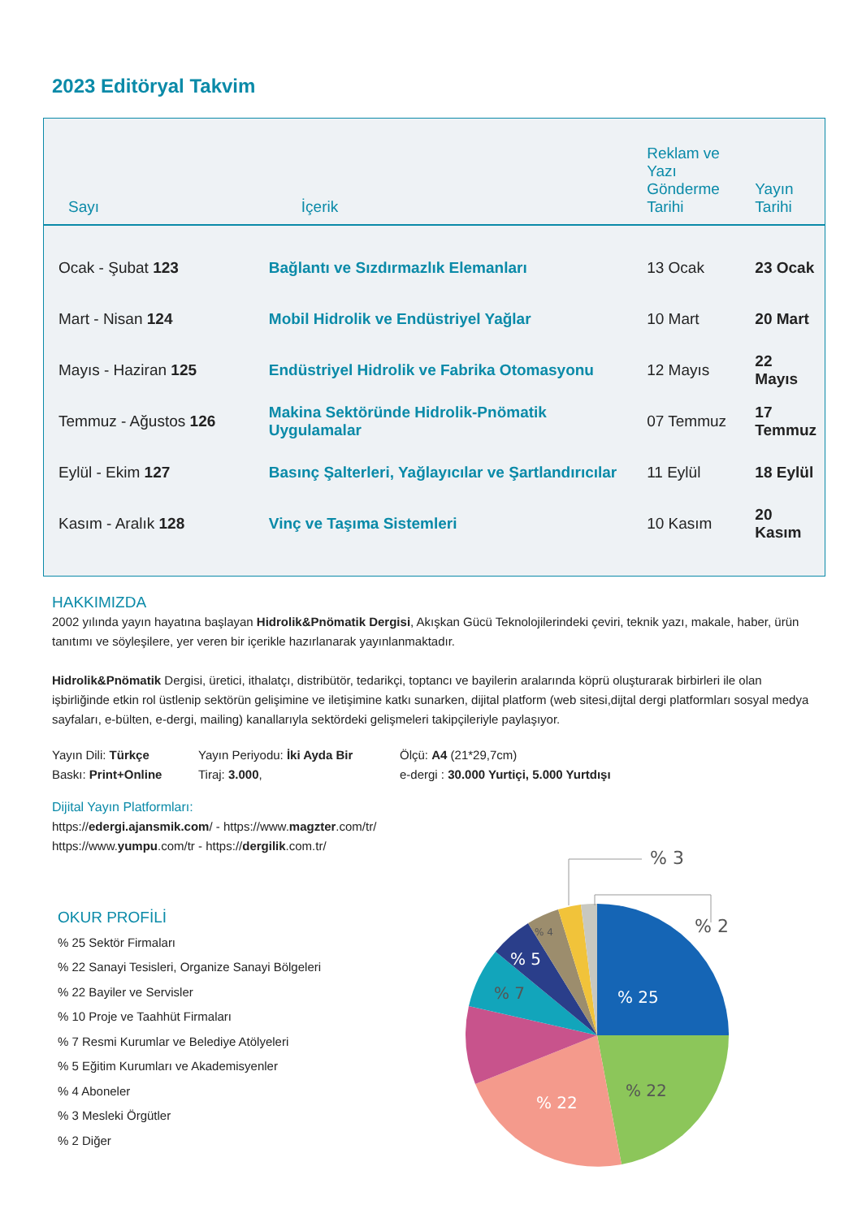2023 Editöryal Takvim
| Sayı | İçerik | Reklam ve Yazı Gönderme Tarihi | Yayın Tarihi |
| --- | --- | --- | --- |
| Ocak - Şubat 123 | Bağlantı ve Sızdırmazlık Elemanları | 13 Ocak | 23 Ocak |
| Mart - Nisan 124 | Mobil Hidrolik ve Endüstriyel Yağlar | 10 Mart | 20 Mart |
| Mayıs - Haziran 125 | Endüstriyel Hidrolik ve Fabrika Otomasyonu | 12 Mayıs | 22 Mayıs |
| Temmuz - Ağustos 126 | Makina Sektöründe Hidrolik-Pnömatik Uygulamalar | 07 Temmuz | 17 Temmuz |
| Eylül - Ekim 127 | Basınç Şalterleri, Yağlayıcılar ve Şartlandırıcılar | 11 Eylül | 18 Eylül |
| Kasım - Aralık 128 | Vinç ve Taşıma Sistemleri | 10 Kasım | 20 Kasım |
HAKKIMIZDA
2002 yılında yayın hayatına başlayan Hidrolik&Pnömatik Dergisi, Akışkan Gücü Teknolojilerindeki çeviri, teknik yazı, makale, haber, ürün tanıtımı ve söyleşilere, yer veren bir içerikle hazırlanarak yayınlanmaktadır.
Hidrolik&Pnömatik Dergisi, üretici, ithalatçı, distribütör, tedarikçi, toptancı ve bayilerin aralarında köprü oluşturarak birbirleri ile olan işbirliğinde etkin rol üstlenip sektörün gelişimine ve iletişimine katkı sunarken, dijital platform (web sitesi,dijtal dergi platformları sosyal medya sayfaları, e-bülten, e-dergi, mailing) kanallarıyla sektördeki gelişmeleri takipçileriyle paylaşıyor.
Yayın Dili: Türkçe
Yayın Periyodu: İki Ayda Bir
Ölçü: A4 (21*29,7cm)
Baskı: Print+Online
Tiraj: 3.000,
e-dergi : 30.000 Yurtiçi, 5.000 Yurtdışı
Dijital Yayın Platformları:
https://edergi.ajansmik.com/ - https://www.magzter.com/tr/
https://www.yumpu.com/tr - https://dergilik.com.tr/
OKUR PROFİLİ
% 25 Sektör Firmaları
% 22 Sanayi Tesisleri, Organize Sanayi Bölgeleri
% 22 Bayiler ve Servisler
% 10 Proje ve Taahhüt Firmaları
% 7 Resmi Kurumlar ve Belediye Atölyeleri
% 5 Eğitim Kurumları ve Akademisyenler
% 4 Aboneler
% 3 Mesleki Örgütler
% 2 Diğer
% 25
% 22
% 22
% 7
% 5
% 4
% 3
% 2